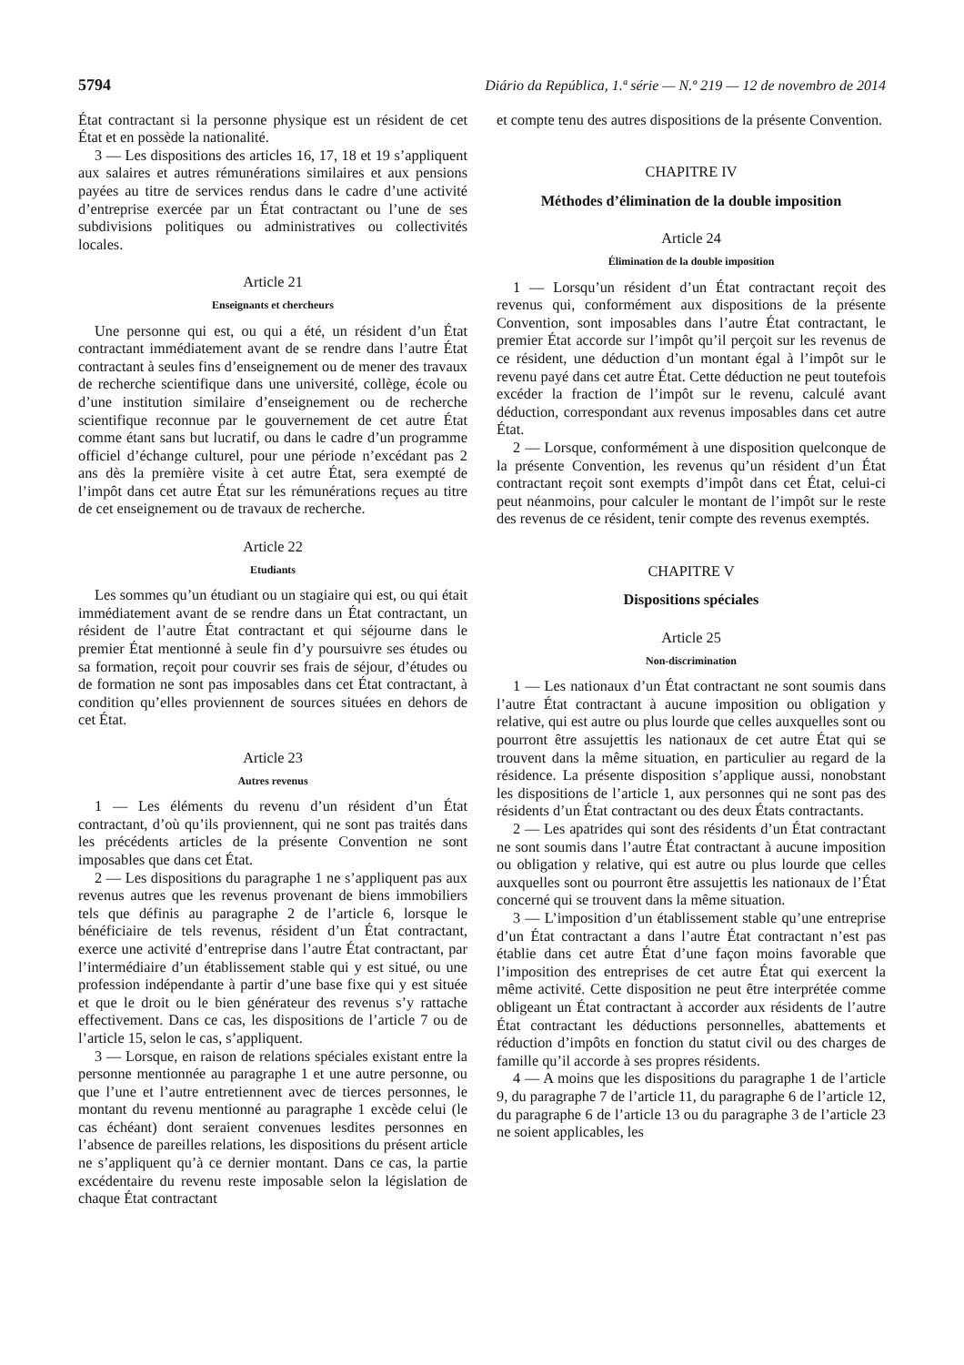5794 Diário da República, 1.ª série — N.º 219 — 12 de novembro de 2014
État contractant si la personne physique est un résident de cet État et en possède la nationalité.
3 — Les dispositions des articles 16, 17, 18 et 19 s’appliquent aux salaires et autres rémunérations similaires et aux pensions payées au titre de services rendus dans le cadre d’une activité d’entreprise exercée par un État contractant ou l’une de ses subdivisions politiques ou administratives ou collectivités locales.
Article 21
Enseignants et chercheurs
Une personne qui est, ou qui a été, un résident d’un État contractant immédiatement avant de se rendre dans l’autre État contractant à seules fins d’enseignement ou de mener des travaux de recherche scientifique dans une université, collège, école ou d’une institution similaire d’enseignement ou de recherche scientifique reconnue par le gouvernement de cet autre État comme étant sans but lucratif, ou dans le cadre d’un programme officiel d’échange culturel, pour une période n’excédant pas 2 ans dès la première visite à cet autre État, sera exempté de l’impôt dans cet autre État sur les rémunérations reçues au titre de cet enseignement ou de travaux de recherche.
Article 22
Etudiants
Les sommes qu’un étudiant ou un stagiaire qui est, ou qui était immédiatement avant de se rendre dans un État contractant, un résident de l’autre État contractant et qui séjourne dans le premier État mentionné à seule fin d’y poursuivre ses études ou sa formation, reçoit pour couvrir ses frais de séjour, d’études ou de formation ne sont pas imposables dans cet État contractant, à condition qu’elles proviennent de sources situées en dehors de cet État.
Article 23
Autres revenus
1 — Les éléments du revenu d’un résident d’un État contractant, d’où qu’ils proviennent, qui ne sont pas traités dans les précédents articles de la présente Convention ne sont imposables que dans cet État.
2 — Les dispositions du paragraphe 1 ne s’appliquent pas aux revenus autres que les revenus provenant de biens immobiliers tels que définis au paragraphe 2 de l’article 6, lorsque le bénéficiaire de tels revenus, résident d’un État contractant, exerce une activité d’entreprise dans l’autre État contractant, par l’intermédiaire d’un établissement stable qui y est situé, ou une profession indépendante à partir d’une base fixe qui y est située et que le droit ou le bien générateur des revenus s’y rattache effectivement. Dans ce cas, les dispositions de l’article 7 ou de l’article 15, selon le cas, s’appliquent.
3 — Lorsque, en raison de relations spéciales existant entre la personne mentionnée au paragraphe 1 et une autre personne, ou que l’une et l’autre entretiennent avec de tierces personnes, le montant du revenu mentionné au paragraphe 1 excède celui (le cas échéant) dont seraient convenues lesdites personnes en l’absence de pareilles relations, les dispositions du présent article ne s’appliquent qu’à ce dernier montant. Dans ce cas, la partie excédentaire du revenu reste imposable selon la législation de chaque État contractant
et compte tenu des autres dispositions de la présente Convention.
CHAPITRE IV
Méthodes d’élimination de la double imposition
Article 24
Élimination de la double imposition
1 — Lorsqu’un résident d’un État contractant reçoit des revenus qui, conformément aux dispositions de la présente Convention, sont imposables dans l’autre État contractant, le premier État accorde sur l’impôt qu’il perçoit sur les revenus de ce résident, une déduction d’un montant égal à l’impôt sur le revenu payé dans cet autre État. Cette déduction ne peut toutefois excéder la fraction de l’impôt sur le revenu, calculé avant déduction, correspondant aux revenus imposables dans cet autre État.
2 — Lorsque, conformément à une disposition quelconque de la présente Convention, les revenus qu’un résident d’un État contractant reçoit sont exempts d’impôt dans cet État, celui-ci peut néanmoins, pour calculer le montant de l’impôt sur le reste des revenus de ce résident, tenir compte des revenus exemptés.
CHAPITRE V
Dispositions spéciales
Article 25
Non-discrimination
1 — Les nationaux d’un État contractant ne sont soumis dans l’autre État contractant à aucune imposition ou obligation y relative, qui est autre ou plus lourde que celles auxquelles sont ou pourront être assujettis les nationaux de cet autre État qui se trouvent dans la même situation, en particulier au regard de la résidence. La présente disposition s’applique aussi, nonobstant les dispositions de l’article 1, aux personnes qui ne sont pas des résidents d’un État contractant ou des deux États contractants.
2 — Les apatrides qui sont des résidents d’un État contractant ne sont soumis dans l’autre État contractant à aucune imposition ou obligation y relative, qui est autre ou plus lourde que celles auxquelles sont ou pourront être assujettis les nationaux de l’État concerné qui se trouvent dans la même situation.
3 — L’imposition d’un établissement stable qu’une entreprise d’un État contractant a dans l’autre État contractant n’est pas établie dans cet autre État d’une façon moins favorable que l’imposition des entreprises de cet autre État qui exercent la même activité. Cette disposition ne peut être interprétée comme obligeant un État contractant à accorder aux résidents de l’autre État contractant les déductions personnelles, abattements et réduction d’impôts en fonction du statut civil ou des charges de famille qu’il accorde à ses propres résidents.
4 — A moins que les dispositions du paragraphe 1 de l’article 9, du paragraphe 7 de l’article 11, du paragraphe 6 de l’article 12, du paragraphe 6 de l’article 13 ou du paragraphe 3 de l’article 23 ne soient applicables, les